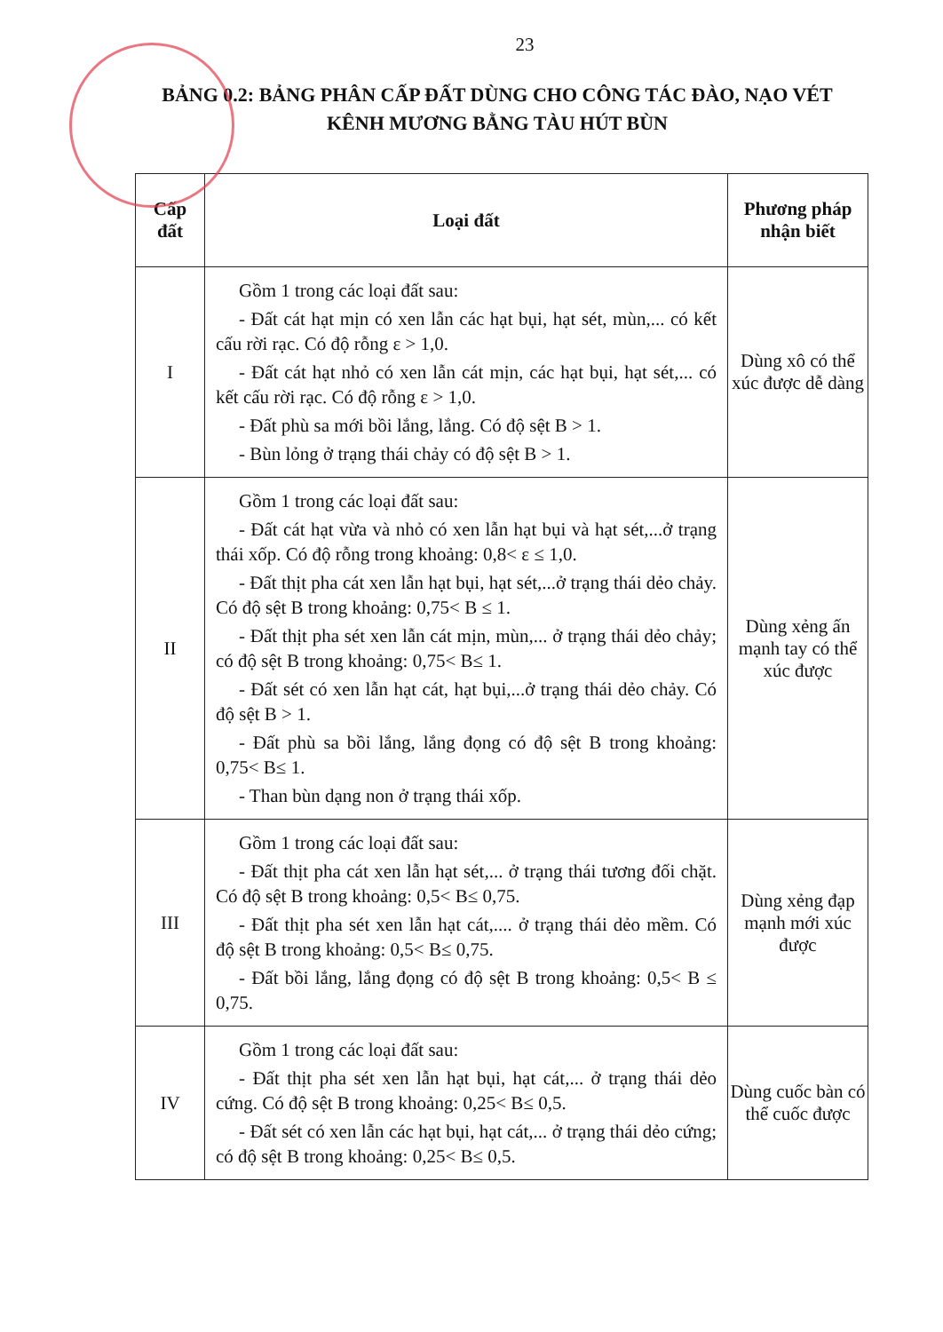23
BẢNG 0.2: BẢNG PHÂN CẤP ĐẤT DÙNG CHO CÔNG TÁC ĐÀO, NẠO VÉT KÊNH MƯƠNG BẰNG TÀU HÚT BÙN
| Cấp đất | Loại đất | Phương pháp nhận biết |
| --- | --- | --- |
| I | Gồm 1 trong các loại đất sau: - Đất cát hạt mịn có xen lẫn các hạt bụi, hạt sét, mùn,... có kết cấu rời rạc. Có độ rỗng ε > 1,0. - Đất cát hạt nhỏ có xen lẫn cát mịn, các hạt bụi, hạt sét,... có kết cấu rời rạc. Có độ rỗng ε > 1,0. - Đất phù sa mới bồi lắng, lắng. Có độ sệt B > 1. - Bùn lỏng ở trạng thái chảy có độ sệt B > 1. | Dùng xô có thể xúc được dễ dàng |
| II | Gồm 1 trong các loại đất sau: - Đất cát hạt vừa và nhỏ có xen lẫn hạt bụi và hạt sét,...ở trạng thái xốp. Có độ rỗng trong khoảng: 0,8< ε ≤ 1,0. - Đất thịt pha cát xen lẫn hạt bụi, hạt sét,...ở trạng thái dẻo chảy. Có độ sệt B trong khoảng: 0,75< B ≤ 1. - Đất thịt pha sét xen lẫn cát mịn, mùn,... ở trạng thái dẻo chảy; có độ sệt B trong khoảng: 0,75< B≤ 1. - Đất sét có xen lẫn hạt cát, hạt bụi,...ở trạng thái dẻo chảy. Có độ sệt B > 1. - Đất phù sa bồi lắng, lắng đọng có độ sệt B trong khoảng: 0,75< B≤ 1. - Than bùn dạng non ở trạng thái xốp. | Dùng xẻng ấn mạnh tay có thể xúc được |
| III | Gồm 1 trong các loại đất sau: - Đất thịt pha cát xen lẫn hạt sét,... ở trạng thái tương đối chặt. Có độ sệt B trong khoảng: 0,5< B≤ 0,75. - Đất thịt pha sét xen lẫn hạt cát,.... ở trạng thái dẻo mềm. Có độ sệt B trong khoảng: 0,5< B≤ 0,75. - Đất bồi lắng, lắng đọng có độ sệt B trong khoảng: 0,5< B ≤ 0,75. | Dùng xẻng đạp mạnh mới xúc được |
| IV | Gồm 1 trong các loại đất sau: - Đất thịt pha sét xen lẫn hạt bụi, hạt cát,... ở trạng thái dẻo cứng. Có độ sệt B trong khoảng: 0,25< B≤ 0,5. - Đất sét có xen lẫn các hạt bụi, hạt cát,... ở trạng thái dẻo cứng; có độ sệt B trong khoảng: 0,25< B≤ 0,5. | Dùng cuốc bàn có thể cuốc được |